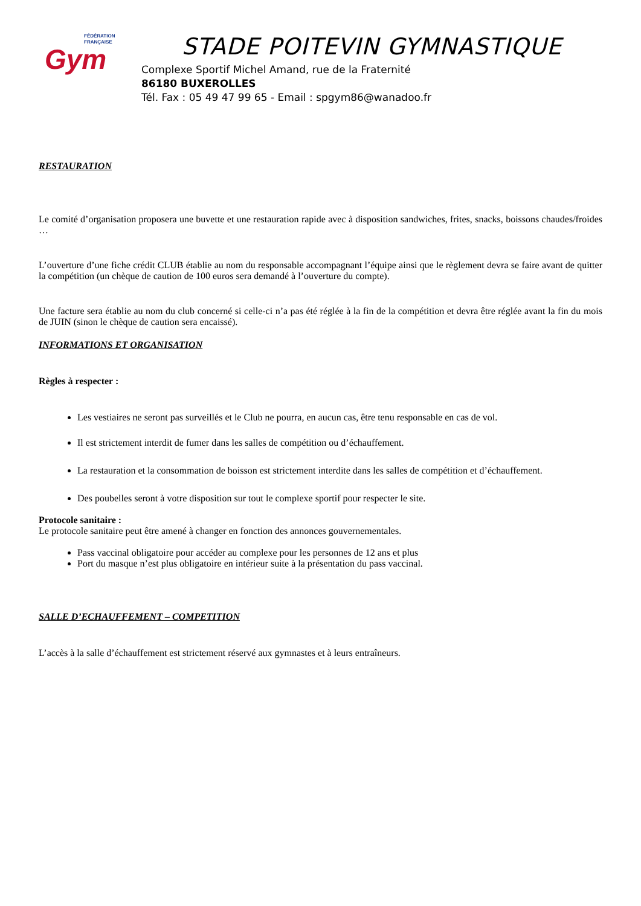FÉDÉRATION
FRANÇAISE
Gym
STADE POITEVIN GYMNASTIQUE
Complexe Sportif Michel Amand, rue de la Fraternité
86180 BUXEROLLES
Tél. Fax : 05 49 47 99 65 - Email : spgym86@wanadoo.fr
RESTAURATION
Le comité d’organisation proposera une buvette et une restauration rapide avec à disposition sandwiches, frites, snacks, boissons chaudes/froides …
L’ouverture d’une fiche crédit CLUB établie au nom du responsable accompagnant l’équipe ainsi que le règlement devra se faire avant de quitter la compétition (un chèque de caution de 100 euros sera demandé à l’ouverture du compte).
Une facture sera établie au nom du club concerné si celle-ci n’a pas été réglée à la fin de la compétition et devra être réglée avant la fin du mois de JUIN (sinon le chèque de caution sera encaissé).
INFORMATIONS ET ORGANISATION
Règles à respecter :
Les vestiaires ne seront pas surveillés et le Club ne pourra, en aucun cas, être tenu responsable en cas de vol.
Il est strictement interdit de fumer dans les salles de compétition ou d’échauffement.
La restauration et la consommation de boisson est strictement interdite dans les salles de compétition et d’échauffement.
Des poubelles seront à votre disposition sur tout le complexe sportif pour respecter le site.
Protocole sanitaire :
Le protocole sanitaire peut être amené à changer en fonction des annonces gouvernementales.
Pass vaccinal obligatoire pour accéder au complexe pour les personnes de 12 ans et plus
Port du masque n’est plus obligatoire en intérieur suite à la présentation du pass vaccinal.
SALLE D’ECHAUFFEMENT – COMPETITION
L’accès à la salle d’échauffement est strictement réservé aux gymnastes et à leurs entraîneurs.